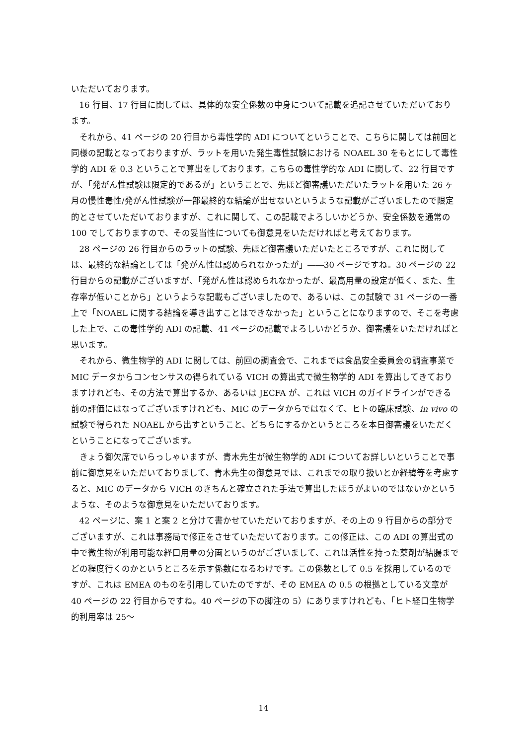いただいております。
16 行目、17 行目に関しては、具体的な安全係数の中身について記載を追記させていただいております。
それから、41 ページの 20 行目から毒性学的 ADI についてということで、こちらに関しては前回と同様の記載となっておりますが、ラットを用いた発生毒性試験における NOAEL 30 をもとにして毒性学的 ADI を 0.3 ということで算出をしております。こちらの毒性学的な ADI に関して、22 行目ですが、「発がん性試験は限定的であるが」ということで、先ほど御審議いただいたラットを用いた 26 ヶ月の慢性毒性/発がん性試験が一部最終的な結論が出せないというような記載がございましたので限定的とさせていただいておりますが、これに関して、この記載でよろしいかどうか、安全係数を通常の 100 でしておりますので、その妥当性についても御意見をいただければと考えております。
28 ページの 26 行目からのラットの試験、先ほど御審議いただいたところですが、これに関しては、最終的な結論としては「発がん性は認められなかったが」――30 ページですね。30 ページの 22 行目からの記載がございますが、「発がん性は認められなかったが、最高用量の設定が低く、また、生存率が低いことから」というような記載もございましたので、あるいは、この試験で 31 ページの一番上で「NOAEL に関する結論を導き出すことはできなかった」ということになりますので、そこを考慮した上で、この毒性学的 ADI の記載、41 ページの記載でよろしいかどうか、御審議をいただければと思います。
それから、微生物学的 ADI に関しては、前回の調査会で、これまでは食品安全委員会の調査事業で MIC データからコンセンサスの得られている VICH の算出式で微生物学的 ADI を算出してきておりますけれども、その方法で算出するか、あるいは JECFA が、これは VICH のガイドラインができる前の評価にはなってございますけれども、MIC のデータからではなくて、ヒトの臨床試験、in vivo の試験で得られた NOAEL から出すということ、どちらにするかというところを本日御審議をいただくということになってございます。
きょう御欠席でいらっしゃいますが、青木先生が微生物学的 ADI についてお詳しいということで事前に御意見をいただいておりまして、青木先生の御意見では、これまでの取り扱いとか経緯等を考慮すると、MIC のデータから VICH のきちんと確立された手法で算出したほうがよいのではないかというような、そのような御意見をいただいております。
42 ページに、案 1 と案 2 と分けて書かせていただいておりますが、その上の 9 行目からの部分でございますが、これは事務局で修正をさせていただいております。この修正は、この ADI の算出式の中で微生物が利用可能な経口用量の分画というのがございまして、これは活性を持った薬剤が結腸までどの程度行くのかというところを示す係数になるわけです。この係数として 0.5 を採用しているのですが、これは EMEA のものを引用していたのですが、その EMEA の 0.5 の根拠としている文章が 40 ページの 22 行目からですね。40 ページの下の脚注の 5）にありますけれども、「ヒト経口生物学的利用率は 25～
14